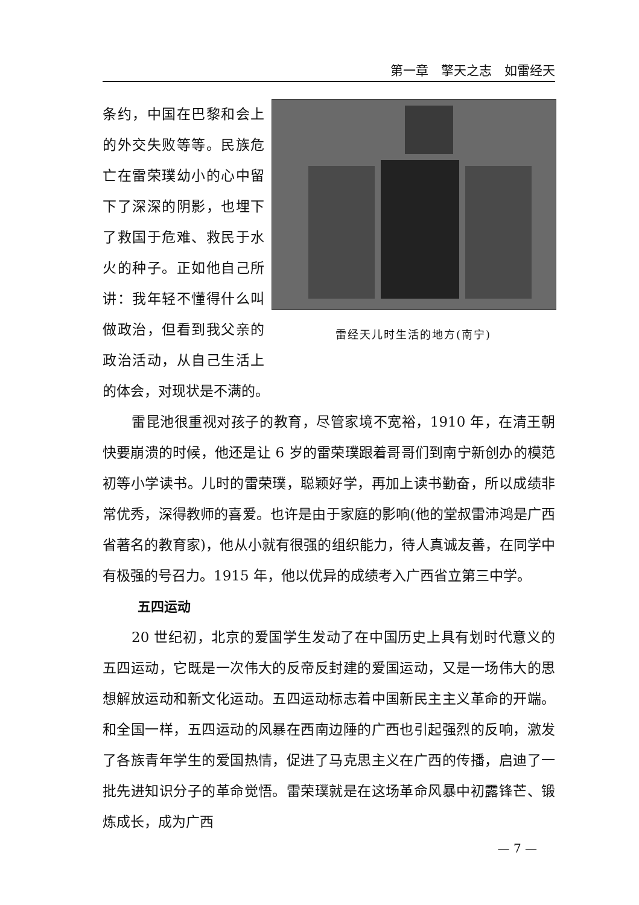第一章　擎天之志　如雷经天
雷经天儿时生活的地方(南宁)
条约，中国在巴黎和会上的外交失败等等。民族危亡在雷荣璞幼小的心中留下了深深的阴影，也埋下了救国于危难、救民于水火的种子。正如他自己所讲：我年轻不懂得什么叫做政治，但看到我父亲的政治活动，从自己生活上的体会，对现状是不满的。
雷昆池很重视对孩子的教育，尽管家境不宽裕，1910 年，在清王朝快要崩溃的时候，他还是让 6 岁的雷荣璞跟着哥哥们到南宁新创办的模范初等小学读书。儿时的雷荣璞，聪颖好学，再加上读书勤奋，所以成绩非常优秀，深得教师的喜爱。也许是由于家庭的影响(他的堂叔雷沛鸿是广西省著名的教育家)，他从小就有很强的组织能力，待人真诚友善，在同学中有极强的号召力。1915 年，他以优异的成绩考入广西省立第三中学。
五四运动
20 世纪初，北京的爱国学生发动了在中国历史上具有划时代意义的五四运动，它既是一次伟大的反帝反封建的爱国运动，又是一场伟大的思想解放运动和新文化运动。五四运动标志着中国新民主主义革命的开端。和全国一样，五四运动的风暴在西南边陲的广西也引起强烈的反响，激发了各族青年学生的爱国热情，促进了马克思主义在广西的传播，启迪了一批先进知识分子的革命觉悟。雷荣璞就是在这场革命风暴中初露锋芒、锻炼成长，成为广西
— 7 —